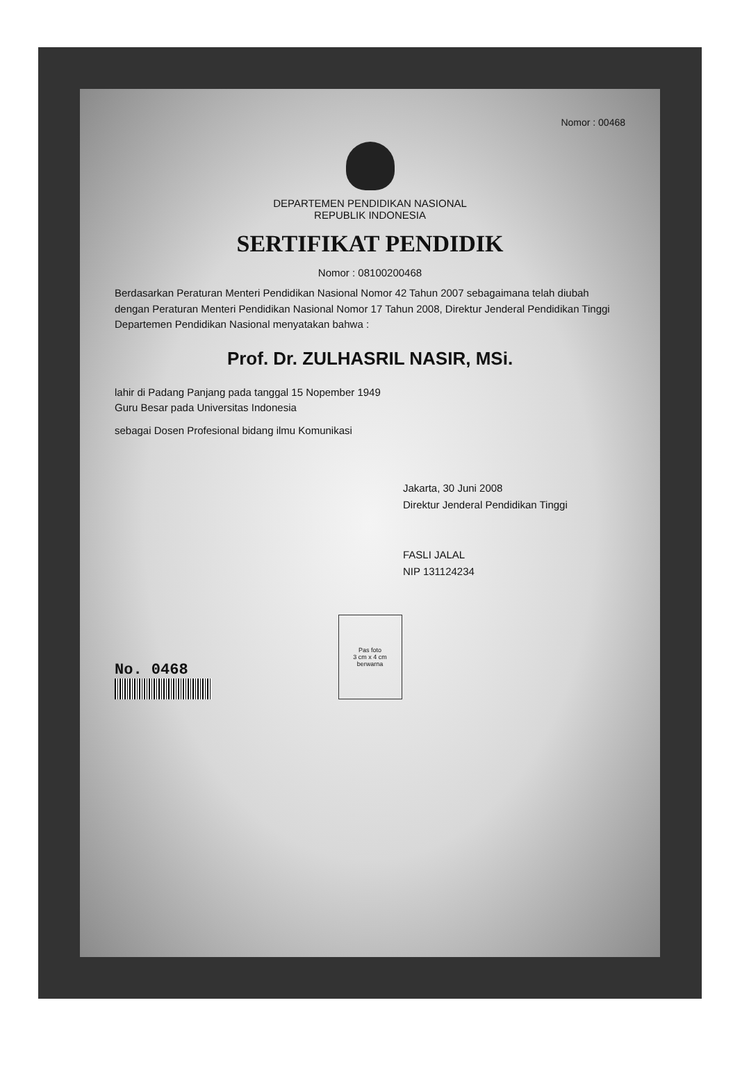Nomor : 00468
DEPARTEMEN PENDIDIKAN NASIONAL
REPUBLIK INDONESIA
SERTIFIKAT PENDIDIK
Nomor : 08100200468
Berdasarkan Peraturan Menteri Pendidikan Nasional Nomor 42 Tahun 2007 sebagaimana telah diubah dengan Peraturan Menteri Pendidikan Nasional Nomor 17 Tahun 2008, Direktur Jenderal Pendidikan Tinggi Departemen Pendidikan Nasional menyatakan bahwa :
Prof. Dr. ZULHASRIL NASIR, MSi.
lahir di Padang Panjang pada tanggal 15 Nopember 1949
Guru Besar pada Universitas Indonesia
sebagai Dosen Profesional bidang ilmu Komunikasi
Jakarta, 30 Juni 2008
Direktur Jenderal Pendidikan Tinggi
FASLI JALAL
NIP 131124234
No. 0468
Pas foto
3 cm x 4 cm
berwarna